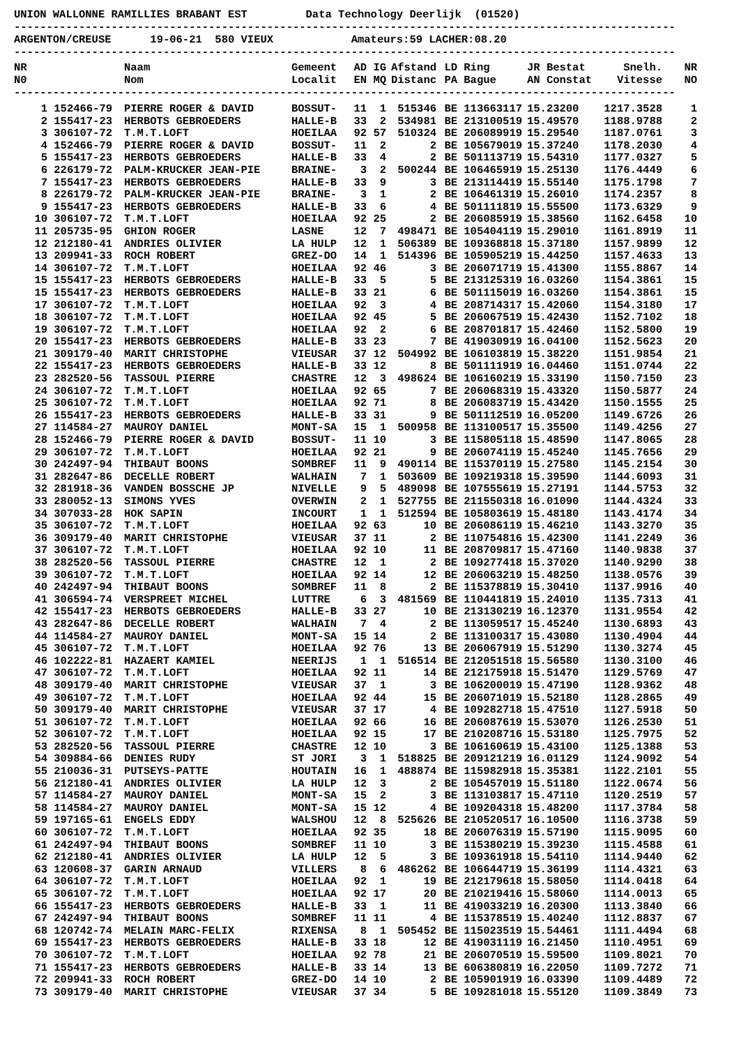UNION WALLONNE RAMILLIES BRABANT EST         Data Technology Deerlijk  (01520)
------------------------------------------------------------------------------------------------------
ARGENTON/CREUSE      19-06-21  580 VIEUX            Amateurs:59 LACHER:08.20
------------------------------------------------------------------------------------------------------
| NR N0 | | Naam Nom | Gemeent Localit | AD EN | IG MQ | Afstand Distanc | LD PA | Ring Bague | JR Bestat AN Constat | Snelh. Vitesse | NR NO |
| --- | --- | --- | --- | --- | --- | --- | --- | --- | --- | --- | --- |
------------------------------------------------------------------------------------------------------
| 1 | 152466-79 | PIERRE ROGER & DAVID | BOSSUT- | 11 | 1 | 515346 | BE | 113663117 | 15.23200 | 1217.3528 | 1 |
| 2 | 155417-23 | HERBOTS GEBROEDERS | HALLE-B | 33 | 2 | 534981 | BE | 213100519 | 15.49570 | 1188.9788 | 2 |
| 3 | 306107-72 | T.M.T.LOFT | HOEILAA | 92 | 57 | 510324 | BE | 206089919 | 15.29540 | 1187.0761 | 3 |
| 4 | 152466-79 | PIERRE ROGER & DAVID | BOSSUT- | 11 | 2 | 2 | BE | 105679019 | 15.37240 | 1178.2030 | 4 |
| 5 | 155417-23 | HERBOTS GEBROEDERS | HALLE-B | 33 | 4 | 2 | BE | 501113719 | 15.54310 | 1177.0327 | 5 |
| 6 | 226179-72 | PALM-KRUCKER JEAN-PIE | BRAINE- | 3 | 2 | 500244 | BE | 106465919 | 15.25130 | 1176.4449 | 6 |
| 7 | 155417-23 | HERBOTS GEBROEDERS | HALLE-B | 33 | 9 | 3 | BE | 213114419 | 15.55140 | 1175.1798 | 7 |
| 8 | 226179-72 | PALM-KRUCKER JEAN-PIE | BRAINE- | 3 | 1 | 2 | BE | 106461319 | 15.26010 | 1174.2357 | 8 |
| 9 | 155417-23 | HERBOTS GEBROEDERS | HALLE-B | 33 | 6 | 4 | BE | 501111819 | 15.55500 | 1173.6329 | 9 |
| 10 | 306107-72 | T.M.T.LOFT | HOEILAA | 92 | 25 | 2 | BE | 206085919 | 15.38560 | 1162.6458 | 10 |
| 11 | 205735-95 | GHION ROGER | LASNE | 12 | 7 | 498471 | BE | 105404119 | 15.29010 | 1161.8919 | 11 |
| 12 | 212180-41 | ANDRIES OLIVIER | LA HULP | 12 | 1 | 506389 | BE | 109368818 | 15.37180 | 1157.9899 | 12 |
| 13 | 209941-33 | ROCH ROBERT | GREZ-DO | 14 | 1 | 514396 | BE | 105905219 | 15.44250 | 1157.4633 | 13 |
| 14 | 306107-72 | T.M.T.LOFT | HOEILAA | 92 | 46 | 3 | BE | 206071719 | 15.41300 | 1155.8867 | 14 |
| 15 | 155417-23 | HERBOTS GEBROEDERS | HALLE-B | 33 | 5 | 5 | BE | 213125319 | 16.03260 | 1154.3861 | 15 |
| 15 | 155417-23 | HERBOTS GEBROEDERS | HALLE-B | 33 | 21 | 6 | BE | 501115019 | 16.03260 | 1154.3861 | 15 |
| 17 | 306107-72 | T.M.T.LOFT | HOEILAA | 92 | 3 | 4 | BE | 208714317 | 15.42060 | 1154.3180 | 17 |
| 18 | 306107-72 | T.M.T.LOFT | HOEILAA | 92 | 45 | 5 | BE | 206067519 | 15.42430 | 1152.7102 | 18 |
| 19 | 306107-72 | T.M.T.LOFT | HOEILAA | 92 | 2 | 6 | BE | 208701817 | 15.42460 | 1152.5800 | 19 |
| 20 | 155417-23 | HERBOTS GEBROEDERS | HALLE-B | 33 | 23 | 7 | BE | 419030919 | 16.04100 | 1152.5623 | 20 |
| 21 | 309179-40 | MARIT CHRISTOPHE | VIEUSAR | 37 | 12 | 504992 | BE | 106103819 | 15.38220 | 1151.9854 | 21 |
| 22 | 155417-23 | HERBOTS GEBROEDERS | HALLE-B | 33 | 12 | 8 | BE | 501111919 | 16.04460 | 1151.0744 | 22 |
| 23 | 282520-56 | TASSOUL PIERRE | CHASTRE | 12 | 3 | 498624 | BE | 106160219 | 15.33190 | 1150.7150 | 23 |
| 24 | 306107-72 | T.M.T.LOFT | HOEILAA | 92 | 65 | 7 | BE | 206068319 | 15.43320 | 1150.5877 | 24 |
| 25 | 306107-72 | T.M.T.LOFT | HOEILAA | 92 | 71 | 8 | BE | 206083719 | 15.43420 | 1150.1555 | 25 |
| 26 | 155417-23 | HERBOTS GEBROEDERS | HALLE-B | 33 | 31 | 9 | BE | 501112519 | 16.05200 | 1149.6726 | 26 |
| 27 | 114584-27 | MAUROY DANIEL | MONT-SA | 15 | 1 | 500958 | BE | 113100517 | 15.35500 | 1149.4256 | 27 |
| 28 | 152466-79 | PIERRE ROGER & DAVID | BOSSUT- | 11 | 10 | 3 | BE | 115805118 | 15.48590 | 1147.8065 | 28 |
| 29 | 306107-72 | T.M.T.LOFT | HOEILAA | 92 | 21 | 9 | BE | 206074119 | 15.45240 | 1145.7656 | 29 |
| 30 | 242497-94 | THIBAUT BOONS | SOMBREF | 11 | 9 | 490114 | BE | 115370119 | 15.27580 | 1145.2154 | 30 |
| 31 | 282647-86 | DECELLE ROBERT | WALHAIN | 7 | 1 | 503609 | BE | 109219318 | 15.39590 | 1144.6093 | 31 |
| 32 | 281918-36 | VANDEN BOSSCHE JP | NIVELLE | 9 | 5 | 489098 | BE | 107555619 | 15.27191 | 1144.5753 | 32 |
| 33 | 280052-13 | SIMONS YVES | OVERWIN | 2 | 1 | 527755 | BE | 211550318 | 16.01090 | 1144.4324 | 33 |
| 34 | 307033-28 | HOK SAPIN | INCOURT | 1 | 1 | 512594 | BE | 105803619 | 15.48180 | 1143.4174 | 34 |
| 35 | 306107-72 | T.M.T.LOFT | HOEILAA | 92 | 63 | 10 | BE | 206086119 | 15.46210 | 1143.3270 | 35 |
| 36 | 309179-40 | MARIT CHRISTOPHE | VIEUSAR | 37 | 11 | 2 | BE | 110754816 | 15.42300 | 1141.2249 | 36 |
| 37 | 306107-72 | T.M.T.LOFT | HOEILAA | 92 | 10 | 11 | BE | 208709817 | 15.47160 | 1140.9838 | 37 |
| 38 | 282520-56 | TASSOUL PIERRE | CHASTRE | 12 | 1 | 2 | BE | 109277418 | 15.37020 | 1140.9290 | 38 |
| 39 | 306107-72 | T.M.T.LOFT | HOEILAA | 92 | 14 | 12 | BE | 206063219 | 15.48250 | 1138.0576 | 39 |
| 40 | 242497-94 | THIBAUT BOONS | SOMBREF | 11 | 8 | 2 | BE | 115378819 | 15.30410 | 1137.9916 | 40 |
| 41 | 306594-74 | VERSPREET MICHEL | LUTTRE | 6 | 3 | 481569 | BE | 110441819 | 15.24010 | 1135.7313 | 41 |
| 42 | 155417-23 | HERBOTS GEBROEDERS | HALLE-B | 33 | 27 | 10 | BE | 213130219 | 16.12370 | 1131.9554 | 42 |
| 43 | 282647-86 | DECELLE ROBERT | WALHAIN | 7 | 4 | 2 | BE | 113059517 | 15.45240 | 1130.6893 | 43 |
| 44 | 114584-27 | MAUROY DANIEL | MONT-SA | 15 | 14 | 2 | BE | 113100317 | 15.43080 | 1130.4904 | 44 |
| 45 | 306107-72 | T.M.T.LOFT | HOEILAA | 92 | 76 | 13 | BE | 206067919 | 15.51290 | 1130.3274 | 45 |
| 46 | 102222-81 | HAZAERT KAMIEL | NEERIJS | 1 | 1 | 516514 | BE | 212051518 | 15.56580 | 1130.3100 | 46 |
| 47 | 306107-72 | T.M.T.LOFT | HOEILAA | 92 | 11 | 14 | BE | 212175918 | 15.51470 | 1129.5769 | 47 |
| 48 | 309179-40 | MARIT CHRISTOPHE | VIEUSAR | 37 | 1 | 3 | BE | 106200019 | 15.47190 | 1128.9362 | 48 |
| 49 | 306107-72 | T.M.T.LOFT | HOEILAA | 92 | 44 | 15 | BE | 206071019 | 15.52180 | 1128.2865 | 49 |
| 50 | 309179-40 | MARIT CHRISTOPHE | VIEUSAR | 37 | 17 | 4 | BE | 109282718 | 15.47510 | 1127.5918 | 50 |
| 51 | 306107-72 | T.M.T.LOFT | HOEILAA | 92 | 66 | 16 | BE | 206087619 | 15.53070 | 1126.2530 | 51 |
| 52 | 306107-72 | T.M.T.LOFT | HOEILAA | 92 | 15 | 17 | BE | 210208716 | 15.53180 | 1125.7975 | 52 |
| 53 | 282520-56 | TASSOUL PIERRE | CHASTRE | 12 | 10 | 3 | BE | 106160619 | 15.43100 | 1125.1388 | 53 |
| 54 | 309884-66 | DENIES RUDY | ST JORI | 3 | 1 | 518825 | BE | 209121219 | 16.01129 | 1124.9092 | 54 |
| 55 | 210036-31 | PUTSEYS-PATTE | HOUTAIN | 16 | 1 | 488874 | BE | 115982918 | 15.35381 | 1122.2101 | 55 |
| 56 | 212180-41 | ANDRIES OLIVIER | LA HULP | 12 | 3 | 2 | BE | 105457019 | 15.51180 | 1122.0674 | 56 |
| 57 | 114584-27 | MAUROY DANIEL | MONT-SA | 15 | 2 | 3 | BE | 113103817 | 15.47110 | 1120.2519 | 57 |
| 58 | 114584-27 | MAUROY DANIEL | MONT-SA | 15 | 12 | 4 | BE | 109204318 | 15.48200 | 1117.3784 | 58 |
| 59 | 197165-61 | ENGELS EDDY | WALSHOU | 12 | 8 | 525626 | BE | 210520517 | 16.10500 | 1116.3738 | 59 |
| 60 | 306107-72 | T.M.T.LOFT | HOEILAA | 92 | 35 | 18 | BE | 206076319 | 15.57190 | 1115.9095 | 60 |
| 61 | 242497-94 | THIBAUT BOONS | SOMBREF | 11 | 10 | 3 | BE | 115380219 | 15.39230 | 1115.4588 | 61 |
| 62 | 212180-41 | ANDRIES OLIVIER | LA HULP | 12 | 5 | 3 | BE | 109361918 | 15.54110 | 1114.9440 | 62 |
| 63 | 120608-37 | GARIN ARNAUD | VILLERS | 8 | 6 | 486262 | BE | 106644719 | 15.36199 | 1114.4321 | 63 |
| 64 | 306107-72 | T.M.T.LOFT | HOEILAA | 92 | 1 | 19 | BE | 212179618 | 15.58050 | 1114.0418 | 64 |
| 65 | 306107-72 | T.M.T.LOFT | HOEILAA | 92 | 17 | 20 | BE | 210219416 | 15.58060 | 1114.0013 | 65 |
| 66 | 155417-23 | HERBOTS GEBROEDERS | HALLE-B | 33 | 1 | 11 | BE | 419033219 | 16.20300 | 1113.3840 | 66 |
| 67 | 242497-94 | THIBAUT BOONS | SOMBREF | 11 | 11 | 4 | BE | 115378519 | 15.40240 | 1112.8837 | 67 |
| 68 | 120742-74 | MELAIN MARC-FELIX | RIXENSA | 8 | 1 | 505452 | BE | 115023519 | 15.54461 | 1111.4494 | 68 |
| 69 | 155417-23 | HERBOTS GEBROEDERS | HALLE-B | 33 | 18 | 12 | BE | 419031119 | 16.21450 | 1110.4951 | 69 |
| 70 | 306107-72 | T.M.T.LOFT | HOEILAA | 92 | 78 | 21 | BE | 206070519 | 15.59500 | 1109.8021 | 70 |
| 71 | 155417-23 | HERBOTS GEBROEDERS | HALLE-B | 33 | 14 | 13 | BE | 606380819 | 16.22050 | 1109.7272 | 71 |
| 72 | 209941-33 | ROCH ROBERT | GREZ-DO | 14 | 10 | 2 | BE | 105901919 | 16.03390 | 1109.4489 | 72 |
| 73 | 309179-40 | MARIT CHRISTOPHE | VIEUSAR | 37 | 34 | 5 | BE | 109281018 | 15.55120 | 1109.3849 | 73 |